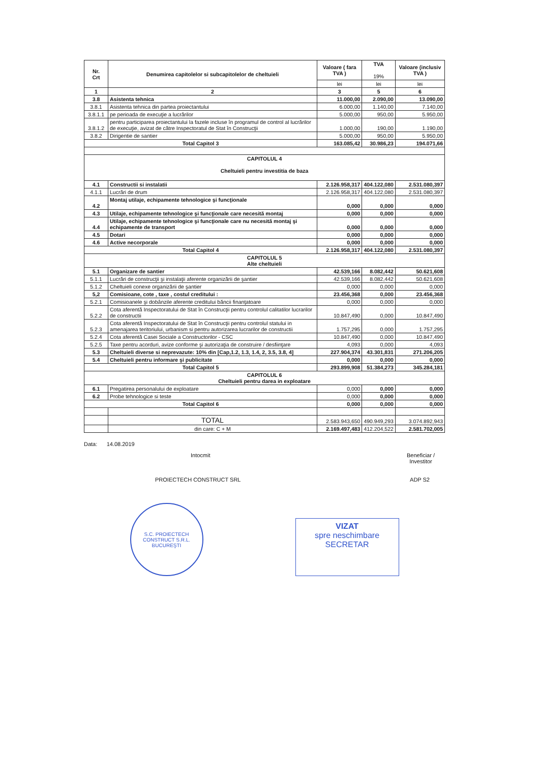| Nr. Crt | Denumirea capitolelor si subcapitolelor de cheltuieli | Valoare ( fara TVA ) | TVA 19% | Valoare (inclusiv TVA ) |
| --- | --- | --- | --- | --- |
| | | lei | lei | lei |
| 1 | 2 | 3 | 5 | 6 |
| 3.8 | Asistenta tehnica | 11.000,00 | 2.090,00 | 13.090,00 |
| 3.8.1 | Asistenta tehnica din partea proiectantului | 6.000,00 | 1.140,00 | 7.140,00 |
| 3.8.1.1 | pe perioada de execuţie a lucrărilor | 5.000,00 | 950,00 | 5.950,00 |
| 3.8.1.2 | pentru participarea proiectantului la fazele incluse în programul de control al lucrărilor de execuţie, avizat de către Inspectoratul de Stat în Construcţii | 1.000,00 | 190,00 | 1.190,00 |
| 3.8.2 | Dirigentie de santier | 5.000,00 | 950,00 | 5.950,00 |
| Total Capitol 3 | | 163.085,42 | 30.986,23 | 194.071,66 |
| CAPITOLUL 4 Cheltuieli pentru investitia de baza | | | | |
| 4.1 | Constructii si instalatii | 2.126.958,317 | 404.122,080 | 2.531.080,397 |
| 4.1.1 | Lucrări de drum | 2.126.958,317 | 404.122,080 | 2.531.080,397 |
| 4.2 | Montaj utilaje, echipamente tehnologice şi funcţionale | 0,000 | 0,000 | 0,000 |
| 4.3 | Utilaje, echipamente tehnologice şi funcţionale care necesită montaj | 0,000 | 0,000 | 0,000 |
| 4.4 | Utilaje, echipamente tehnologice şi funcţionale care nu necesită montaj şi echipamente de transport | 0,000 | 0,000 | 0,000 |
| 4.5 | Dotari | 0,000 | 0,000 | 0,000 |
| 4.6 | Active necorporale | 0,000 | 0,000 | 0,000 |
| Total Capitol 4 | | 2.126.958,317 | 404.122,080 | 2.531.080,397 |
| CAPITOLUL 5 Alte cheltuieli | | | | |
| 5.1 | Organizare de santier | 42.539,166 | 8.082,442 | 50.621,608 |
| 5.1.1 | Lucrări de construcţii şi instalaţii aferente organizării de şantier | 42.539,166 | 8.082,442 | 50.621,608 |
| 5.1.2 | Cheltuieli conexe organizării de şantier | 0,000 | 0,000 | 0,000 |
| 5,2 | Comisioane, cote , taxe , costul creditului : | 23.456,368 | 0,000 | 23.456,368 |
| 5.2.1 | Comisioanele şi dobânzile aferente creditului băncii finanţatoare | 0,000 | 0,000 | 0,000 |
| 5.2.2 | Cota aferentă Inspectoratului de Stat în Construcţii pentru controlul calitatilor lucrarilor de constructii | 10.847,490 | 0,000 | 10.847,490 |
| 5.2.3 | Cota aferentă Inspectoratului de Stat în Construcţii pentru controlul statului in amenajarea teritoriului, urbanism si pentru autorizarea lucrarilor de constructii | 1.757,295 | 0,000 | 1.757,295 |
| 5.2.4 | Cota aferentă Casei Sociale a Constructorilor - CSC | 10.847,490 | 0,000 | 10.847,490 |
| 5.2.5 | Taxe pentru acorduri, avize conforme şi autorizaţia de construire / desfiinţare | 4,093 | 0,000 | 4,093 |
| 5.3 | Cheltuieli diverse si neprevazute: 10% din [Cap,1.2, 1.3, 1.4, 2, 3.5, 3.8, 4] | 227.904,374 | 43.301,831 | 271.206,205 |
| 5.4 | Cheltuieli pentru informare şi publicitate | 0,000 | 0,000 | 0,000 |
| Total Capitol 5 | | 293.899,908 | 51.384,273 | 345.284,181 |
| CAPITOLUL 6 Cheltuieli pentru darea in exploatare | | | | |
| 6.1 | Pregatirea personalului de exploatare | 0,000 | 0,000 | 0,000 |
| 6.2 | Probe tehnologice si teste | 0,000 | 0,000 | 0,000 |
| Total Capitol 6 | | 0,000 | 0,000 | 0,000 |
| | TOTAL | 2.583.943,650 | 490.949,293 | 3.074.892,943 |
| | din care: C + M | 2.169.497,483 | 412.204,522 | 2.581.702,005 |
Data: 14.08.2019
Intocmit Beneficiar /
Investitor
PROIECTECH CONSTRUCT SRL ADP S2
S.C. PROIECTECH CONSTRUCT S.R.L.
BUCUREŞTI
VIZAT
spre neschimbare
SECRETAR